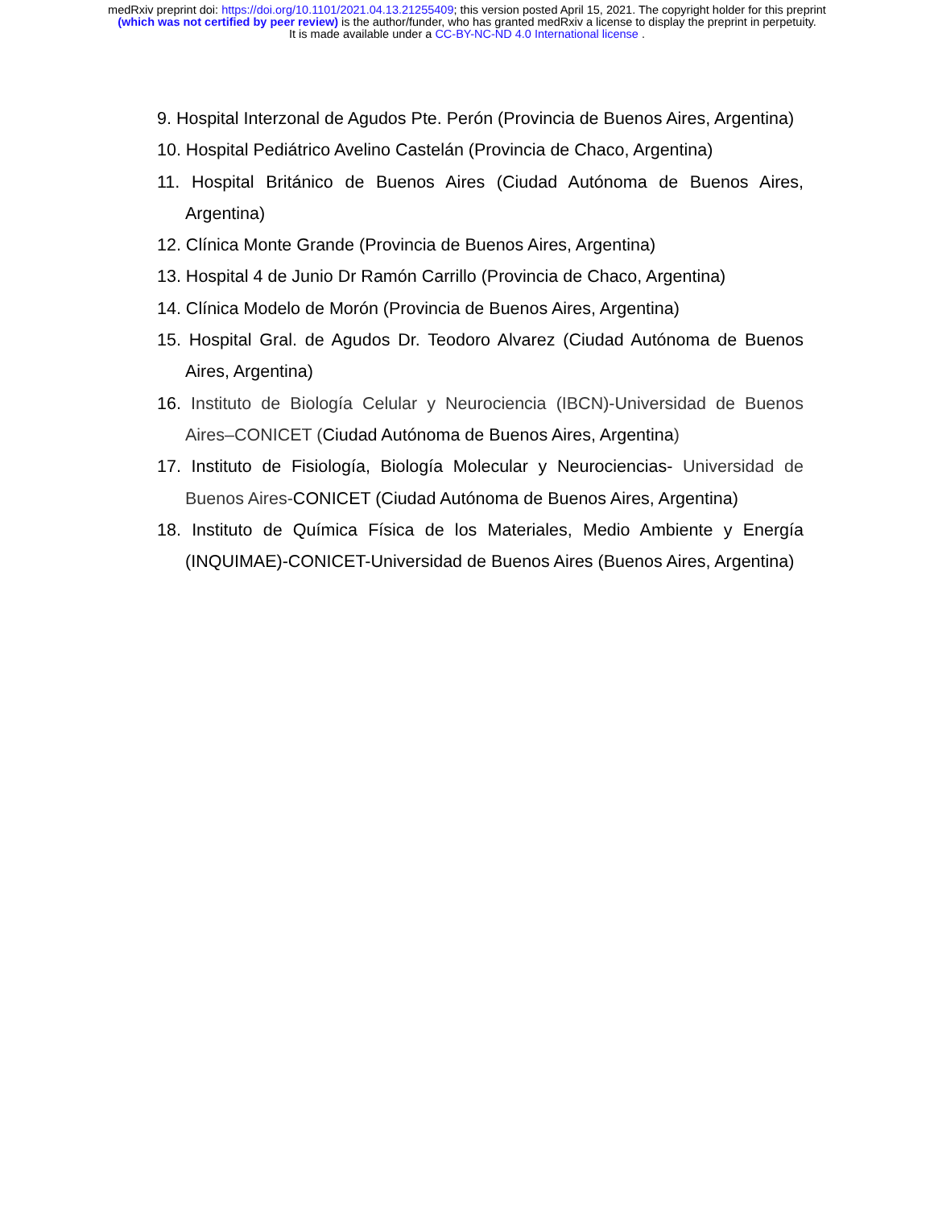medRxiv preprint doi: https://doi.org/10.1101/2021.04.13.21255409; this version posted April 15, 2021. The copyright holder for this preprint
(which was not certified by peer review) is the author/funder, who has granted medRxiv a license to display the preprint in perpetuity.
It is made available under a CC-BY-NC-ND 4.0 International license .
9. Hospital Interzonal de Agudos Pte. Perón (Provincia de Buenos Aires, Argentina)
10. Hospital Pediátrico Avelino Castelán (Provincia de Chaco, Argentina)
11. Hospital Británico de Buenos Aires (Ciudad Autónoma de Buenos Aires, Argentina)
12. Clínica Monte Grande (Provincia de Buenos Aires, Argentina)
13. Hospital 4 de Junio Dr Ramón Carrillo (Provincia de Chaco, Argentina)
14. Clínica Modelo de Morón (Provincia de Buenos Aires, Argentina)
15. Hospital Gral. de Agudos Dr. Teodoro Alvarez (Ciudad Autónoma de Buenos Aires, Argentina)
16. Instituto de Biología Celular y Neurociencia (IBCN)-Universidad de Buenos Aires–CONICET (Ciudad Autónoma de Buenos Aires, Argentina)
17. Instituto de Fisiología, Biología Molecular y Neurociencias- Universidad de Buenos Aires-CONICET (Ciudad Autónoma de Buenos Aires, Argentina)
18. Instituto de Química Física de los Materiales, Medio Ambiente y Energía (INQUIMAE)-CONICET-Universidad de Buenos Aires (Buenos Aires, Argentina)